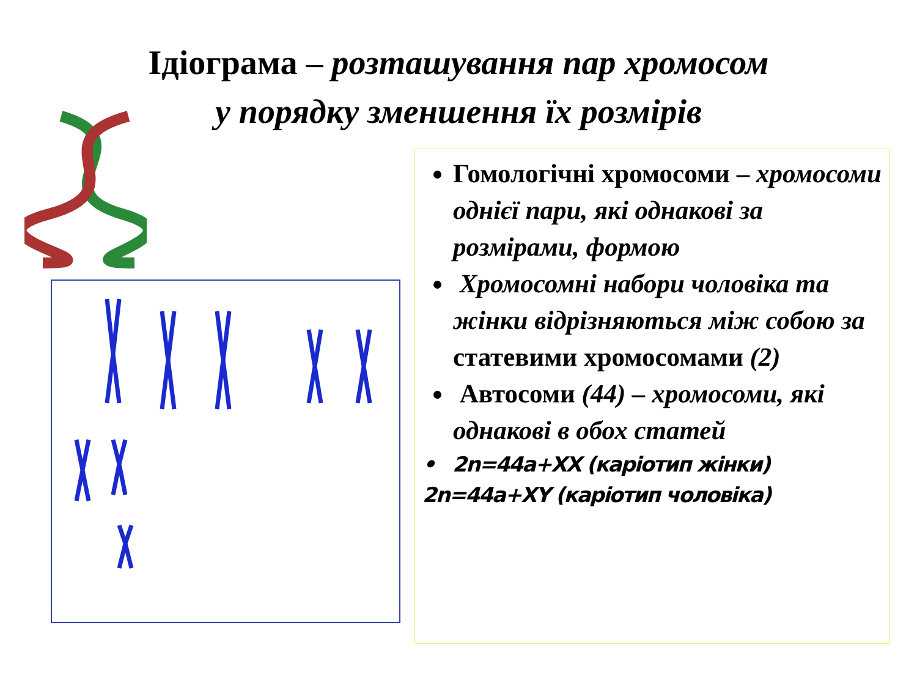Ідіограма – розташування пар хромосом
у порядку зменшення їх розмірів
Гомологічні хромосоми – хромосоми однієї пари, які однакові за розмірами, формою
Хромосомні набори чоловіка та жінки відрізняються між собою за статевими хромосомами (2)
Автосоми (44) – хромосоми, які однакові в обох статей
• 2n=44a+XX (каріотип жінки)
2n=44a+XY (каріотип чоловіка)